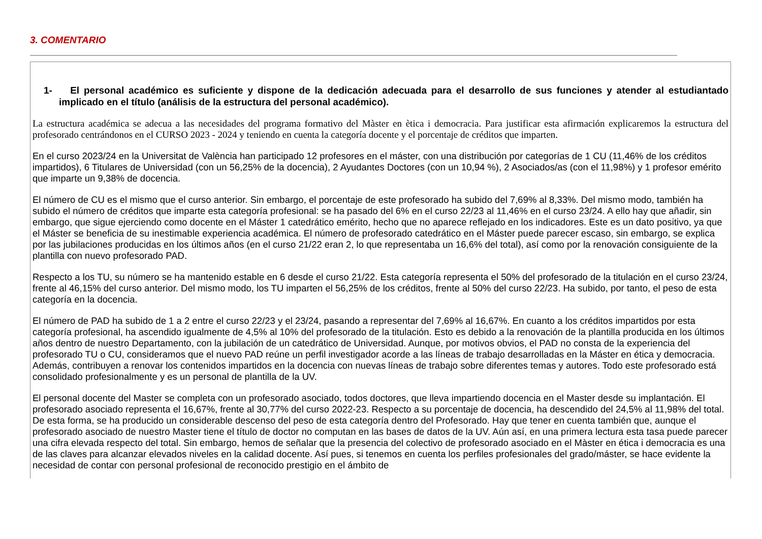3. COMENTARIO
1- El personal académico es suficiente y dispone de la dedicación adecuada para el desarrollo de sus funciones y atender al estudiantado implicado en el título (análisis de la estructura del personal académico).
La estructura académica se adecua a las necesidades del programa formativo del Màster en ètica i democracia. Para justificar esta afirmación explicaremos la estructura del profesorado centrándonos en el CURSO 2023 - 2024 y teniendo en cuenta la categoría docente y el porcentaje de créditos que imparten.
En el curso 2023/24 en la Universitat de València han participado 12 profesores en el máster, con una distribución por categorías de 1 CU (11,46% de los créditos impartidos), 6 Titulares de Universidad (con un 56,25% de la docencia), 2 Ayudantes Doctores (con un 10,94 %), 2 Asociados/as (con el 11,98%) y 1 profesor emérito que imparte un 9,38% de docencia.
El número de CU es el mismo que el curso anterior. Sin embargo, el porcentaje de este profesorado ha subido del 7,69% al 8,33%. Del mismo modo, también ha subido el número de créditos que imparte esta categoría profesional: se ha pasado del 6% en el curso 22/23 al 11,46% en el curso 23/24. A ello hay que añadir, sin embargo, que sigue ejerciendo como docente en el Máster 1 catedrático emérito, hecho que no aparece reflejado en los indicadores. Este es un dato positivo, ya que el Máster se beneficia de su inestimable experiencia académica. El número de profesorado catedrático en el Máster puede parecer escaso, sin embargo, se explica por las jubilaciones producidas en los últimos años (en el curso 21/22 eran 2, lo que representaba un 16,6% del total), así como por la renovación consiguiente de la plantilla con nuevo profesorado PAD.
Respecto a los TU, su número se ha mantenido estable en 6 desde el curso 21/22. Esta categoría representa el 50% del profesorado de la titulación en el curso 23/24, frente al 46,15% del curso anterior. Del mismo modo, los TU imparten el 56,25% de los créditos, frente al 50% del curso 22/23. Ha subido, por tanto, el peso de esta categoría en la docencia.
El número de PAD ha subido de 1 a 2 entre el curso 22/23 y el 23/24, pasando a representar del 7,69% al 16,67%. En cuanto a los créditos impartidos por esta categoría profesional, ha ascendido igualmente de 4,5% al 10% del profesorado de la titulación. Esto es debido a la renovación de la plantilla producida en los últimos años dentro de nuestro Departamento, con la jubilación de un catedrático de Universidad. Aunque, por motivos obvios, el PAD no consta de la experiencia del profesorado TU o CU, consideramos que el nuevo PAD reúne un perfil investigador acorde a las líneas de trabajo desarrolladas en la Máster en ética y democracia. Además, contribuyen a renovar los contenidos impartidos en la docencia con nuevas líneas de trabajo sobre diferentes temas y autores. Todo este profesorado está consolidado profesionalmente y es un personal de plantilla de la UV.
El personal docente del Master se completa con un profesorado asociado, todos doctores, que lleva impartiendo docencia en el Master desde su implantación. El profesorado asociado representa el 16,67%, frente al 30,77% del curso 2022-23. Respecto a su porcentaje de docencia, ha descendido del 24,5% al 11,98% del total. De esta forma, se ha producido un considerable descenso del peso de esta categoría dentro del Profesorado. Hay que tener en cuenta también que, aunque el profesorado asociado de nuestro Master tiene el título de doctor no computan en las bases de datos de la UV. Aún así, en una primera lectura esta tasa puede parecer una cifra elevada respecto del total. Sin embargo, hemos de señalar que la presencia del colectivo de profesorado asociado en el Màster en ética i democracia es una de las claves para alcanzar elevados niveles en la calidad docente. Así pues, si tenemos en cuenta los perfiles profesionales del grado/máster, se hace evidente la necesidad de contar con personal profesional de reconocido prestigio en el ámbito de